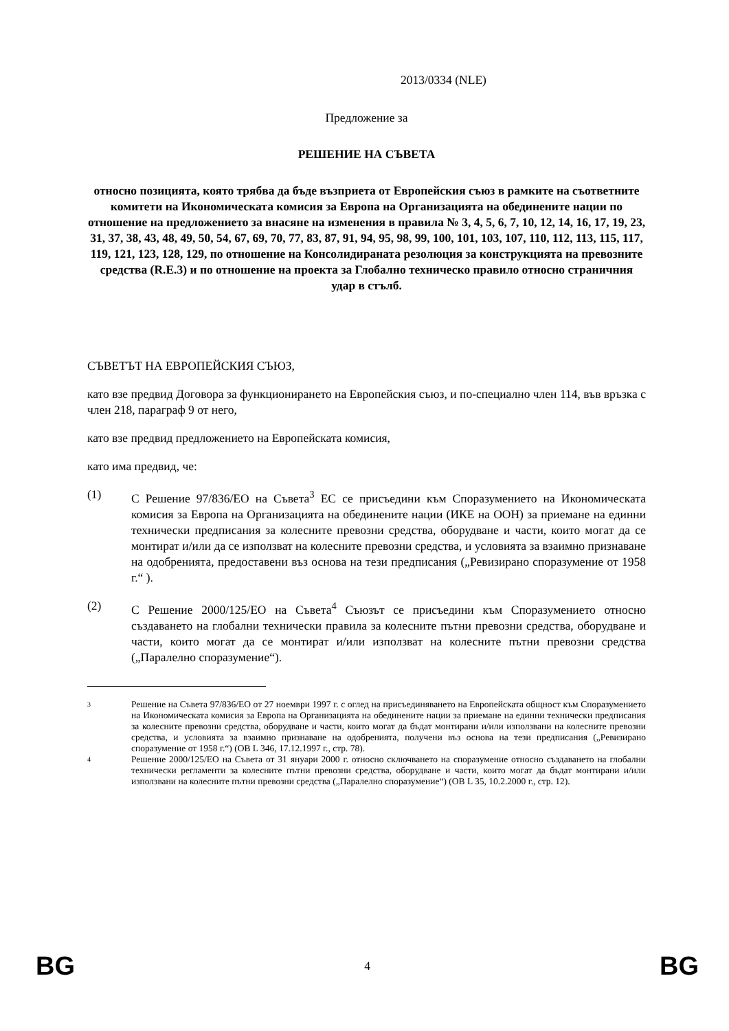2013/0334 (NLE)
Предложение за
РЕШЕНИЕ НА СЪВЕТА
относно позицията, която трябва да бъде възприета от Европейския съюз в рамките на съответните комитети на Икономическата комисия за Европа на Организацията на обединените нации по отношение на предложението за внасяне на изменения в правила № 3, 4, 5, 6, 7, 10, 12, 14, 16, 17, 19, 23, 31, 37, 38, 43, 48, 49, 50, 54, 67, 69, 70, 77, 83, 87, 91, 94, 95, 98, 99, 100, 101, 103, 107, 110, 112, 113, 115, 117, 119, 121, 123, 128, 129, по отношение на Консолидираната резолюция за конструкцията на превозните средства (R.E.3) и по отношение на проекта за Глобално техническо правило относно страничния удар в стълб.
СЪВЕТЪТ НА ЕВРОПЕЙСКИЯ СЪЮЗ,
като взе предвид Договора за функционирането на Европейския съюз, и по-специално член 114, във връзка с член 218, параграф 9 от него,
като взе предвид предложението на Европейската комисия,
като има предвид, че:
(1) С Решение 97/836/ЕО на Съвета<sup>3</sup> ЕС се присъедини към Споразумението на Икономическата комисия за Европа на Организацията на обединените нации (ИКЕ на ООН) за приемане на единни технически предписания за колесните превозни средства, оборудване и части, които могат да се монтират и/или да се използват на колесните превозни средства, и условията за взаимно признаване на одобренията, предоставени въз основа на тези предписания („Ревизирано споразумение от 1958 г.“ ).
(2) С Решение 2000/125/ЕО на Съвета<sup>4</sup> Съюзът се присъедини към Споразумението относно създаването на глобални технически правила за колесните пътни превозни средства, оборудване и части, които могат да се монтират и/или използват на колесните пътни превозни средства („Паралелно споразумение“).
3 Решение на Съвета 97/836/ЕО от 27 ноември 1997 г. с оглед на присъединяването на Европейската общност към Споразумението на Икономическата комисия за Европа на Организацията на обединените нации за приемане на единни технически предписания за колесните превозни средства, оборудване и части, които могат да бъдат монтирани и/или използвани на колесните превозни средства, и условията за взаимно признаване на одобренията, получени въз основа на тези предписания („Ревизирано споразумение от 1958 г.“) (OB L 346, 17.12.1997 г., стр. 78).
4 Решение 2000/125/ЕО на Съвета от 31 януари 2000 г. относно сключването на споразумение относно създаването на глобални технически регламенти за колесните пътни превозни средства, оборудване и части, които могат да бъдат монтирани и/или използвани на колесните пътни превозни средства („Паралелно споразумение“) (OB L 35, 10.2.2000 г., стр. 12).
BG 4 BG